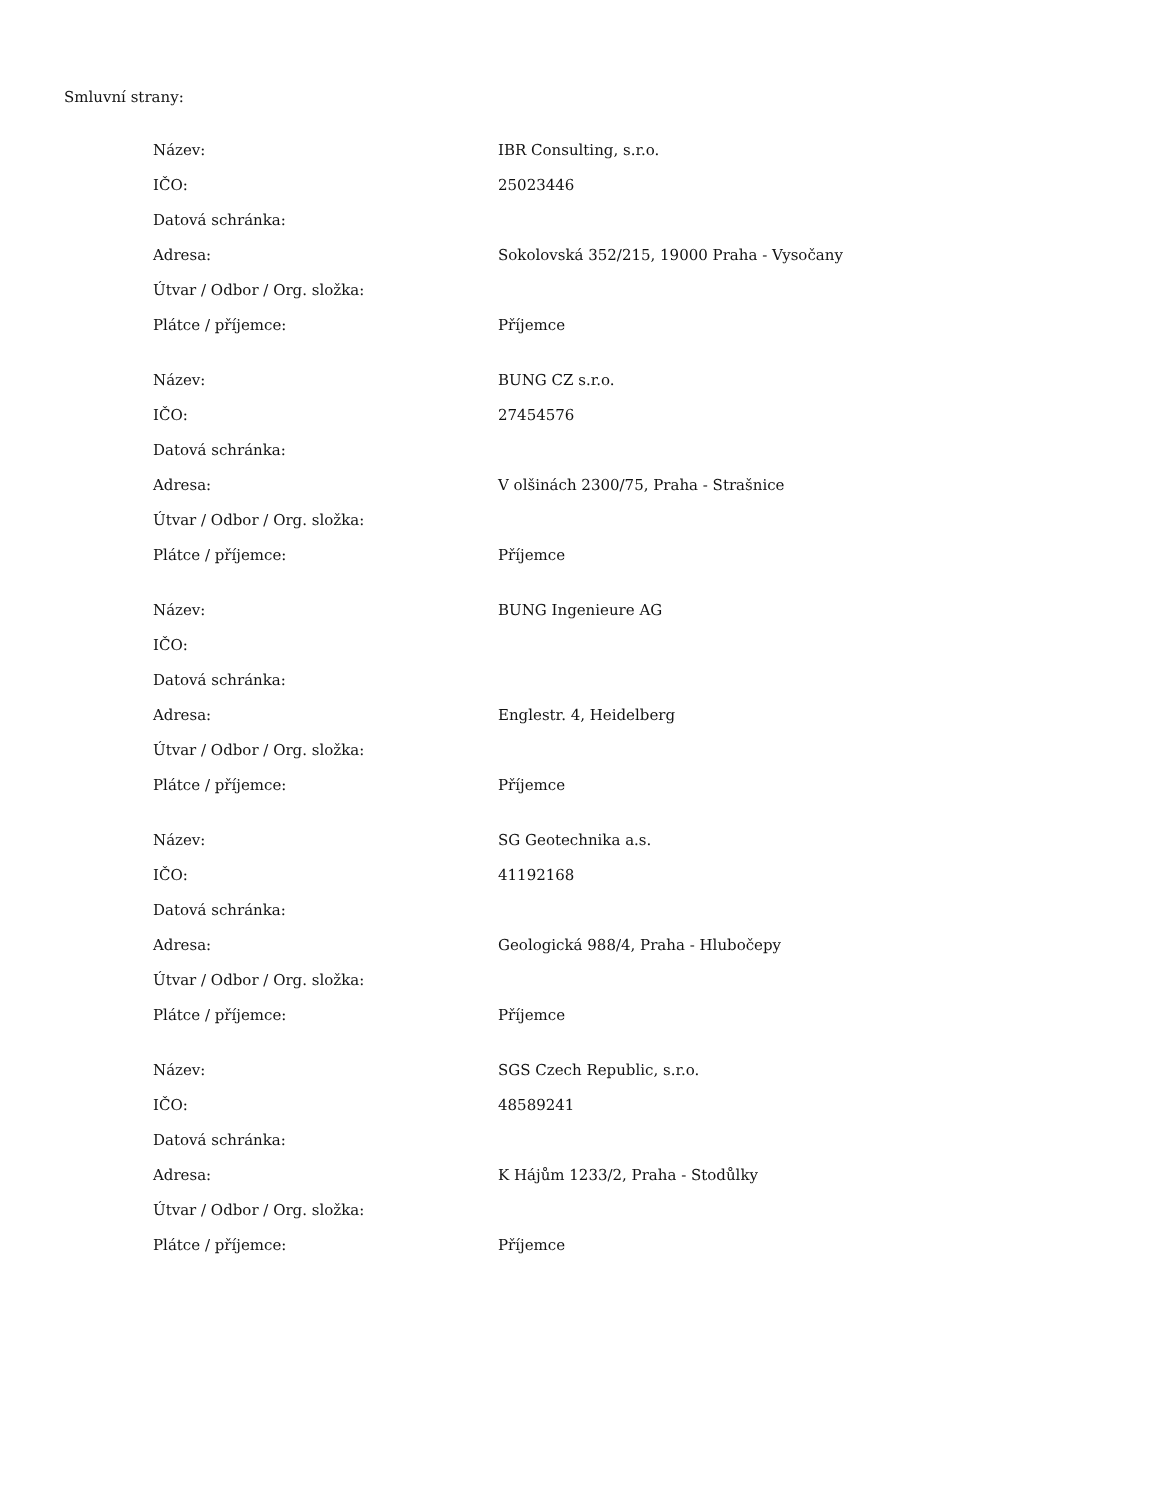Smluvní strany:
| Název: | IBR Consulting, s.r.o. |
| IČO: | 25023446 |
| Datová schránka: | |
| Adresa: | Sokolovská 352/215, 19000 Praha - Vysočany |
| Útvar / Odbor / Org. složka: | |
| Plátce / příjemce: | Příjemce |
| Název: | BUNG CZ s.r.o. |
| IČO: | 27454576 |
| Datová schránka: | |
| Adresa: | V olšinách 2300/75, Praha - Strašnice |
| Útvar / Odbor / Org. složka: | |
| Plátce / příjemce: | Příjemce |
| Název: | BUNG Ingenieure AG |
| IČO: | |
| Datová schránka: | |
| Adresa: | Englestr. 4, Heidelberg |
| Útvar / Odbor / Org. složka: | |
| Plátce / příjemce: | Příjemce |
| Název: | SG Geotechnika a.s. |
| IČO: | 41192168 |
| Datová schránka: | |
| Adresa: | Geologická 988/4, Praha - Hlubočepy |
| Útvar / Odbor / Org. složka: | |
| Plátce / příjemce: | Příjemce |
| Název: | SGS Czech Republic, s.r.o. |
| IČO: | 48589241 |
| Datová schránka: | |
| Adresa: | K Hájům 1233/2, Praha - Stodůlky |
| Útvar / Odbor / Org. složka: | |
| Plátce / příjemce: | Příjemce |